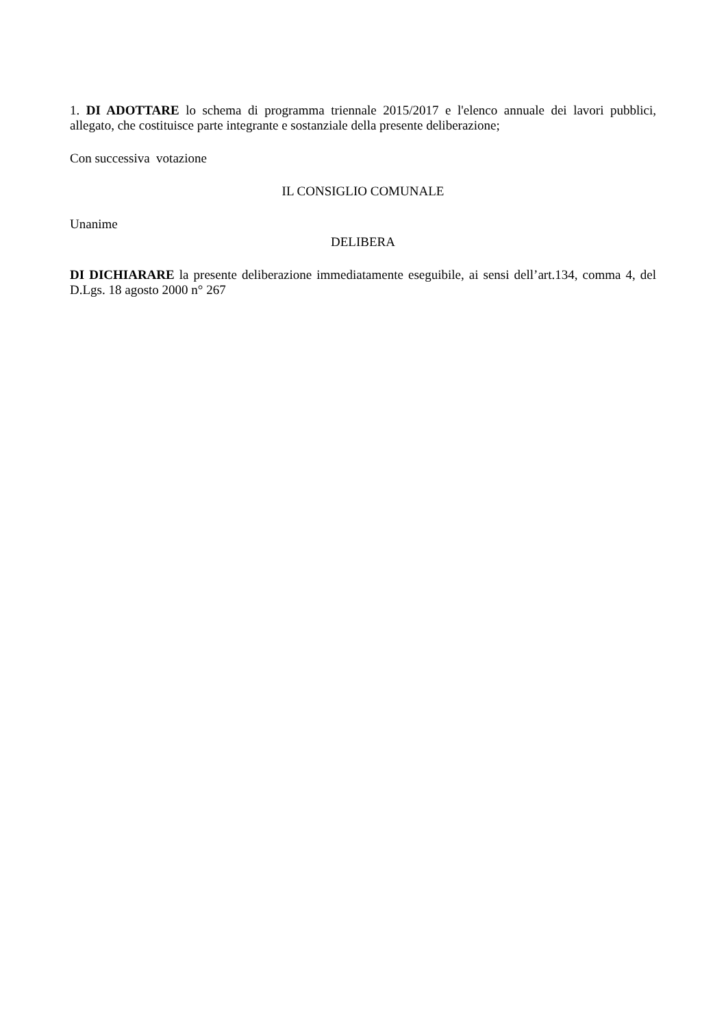1. DI ADOTTARE lo schema di programma triennale 2015/2017 e l'elenco annuale dei lavori pubblici, allegato, che costituisce parte integrante e sostanziale della presente deliberazione;
Con successiva votazione
IL CONSIGLIO COMUNALE
Unanime
DELIBERA
DI DICHIARARE la presente deliberazione immediatamente eseguibile, ai sensi dell’art.134, comma 4, del D.Lgs. 18 agosto 2000 n° 267